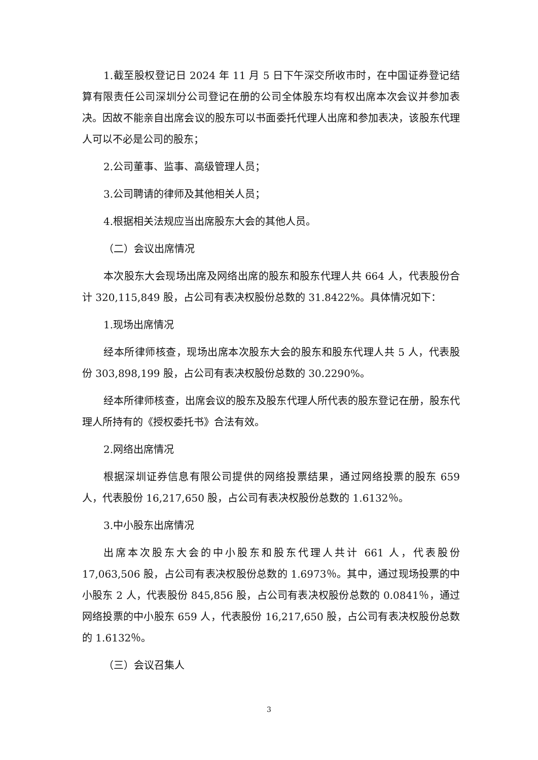1.截至股权登记日 2024 年 11 月 5 日下午深交所收市时，在中国证券登记结算有限责任公司深圳分公司登记在册的公司全体股东均有权出席本次会议并参加表决。因故不能亲自出席会议的股东可以书面委托代理人出席和参加表决，该股东代理人可以不必是公司的股东；
2.公司董事、监事、高级管理人员；
3.公司聘请的律师及其他相关人员；
4.根据相关法规应当出席股东大会的其他人员。
（二）会议出席情况
本次股东大会现场出席及网络出席的股东和股东代理人共 664 人，代表股份合计 320,115,849 股，占公司有表决权股份总数的 31.8422%。具体情况如下：
1.现场出席情况
经本所律师核查，现场出席本次股东大会的股东和股东代理人共 5 人，代表股份 303,898,199 股，占公司有表决权股份总数的 30.2290%。
经本所律师核查，出席会议的股东及股东代理人所代表的股东登记在册，股东代理人所持有的《授权委托书》合法有效。
2.网络出席情况
根据深圳证券信息有限公司提供的网络投票结果，通过网络投票的股东 659 人，代表股份 16,217,650 股，占公司有表决权股份总数的 1.6132％。
3.中小股东出席情况
出席本次股东大会的中小股东和股东代理人共计 661 人，代表股份 17,063,506 股，占公司有表决权股份总数的 1.6973％。其中，通过现场投票的中小股东 2 人，代表股份 845,856 股，占公司有表决权股份总数的 0.0841％，通过网络投票的中小股东 659 人，代表股份 16,217,650 股，占公司有表决权股份总数的 1.6132％。
（三）会议召集人
3